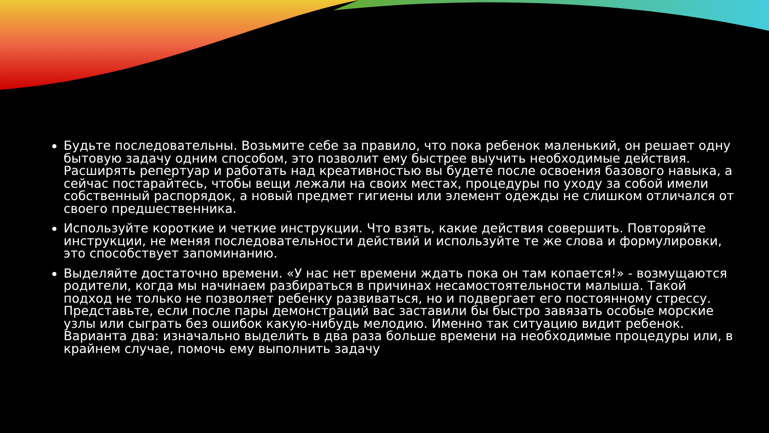Будьте последовательны. Возьмите себе за правило, что пока ребенок маленький, он решает одну бытовую задачу одним способом, это позволит ему быстрее выучить необходимые действия. Расширять репертуар и работать над креативностью вы будете после освоения базового навыка, а сейчас постарайтесь, чтобы вещи лежали на своих местах, процедуры по уходу за собой имели собственный распорядок, а новый предмет гигиены или элемент одежды не слишком отличался от своего предшественника.
Используйте короткие и четкие инструкции. Что взять, какие действия совершить. Повторяйте инструкции, не меняя последовательности действий и используйте те же слова и формулировки, это способствует запоминанию.
Выделяйте достаточно времени. «У нас нет времени ждать пока он там копается!» - возмущаются родители, когда мы начинаем разбираться в причинах несамостоятельности малыша. Такой подход не только не позволяет ребенку развиваться, но и подвергает его постоянному стрессу. Представьте, если после пары демонстраций вас заставили бы быстро завязать особые морские узлы или сыграть без ошибок какую-нибудь мелодию. Именно так ситуацию видит ребенок. Варианта два: изначально выделить в два раза больше времени на необходимые процедуры или, в крайнем случае, помочь ему выполнить задачу